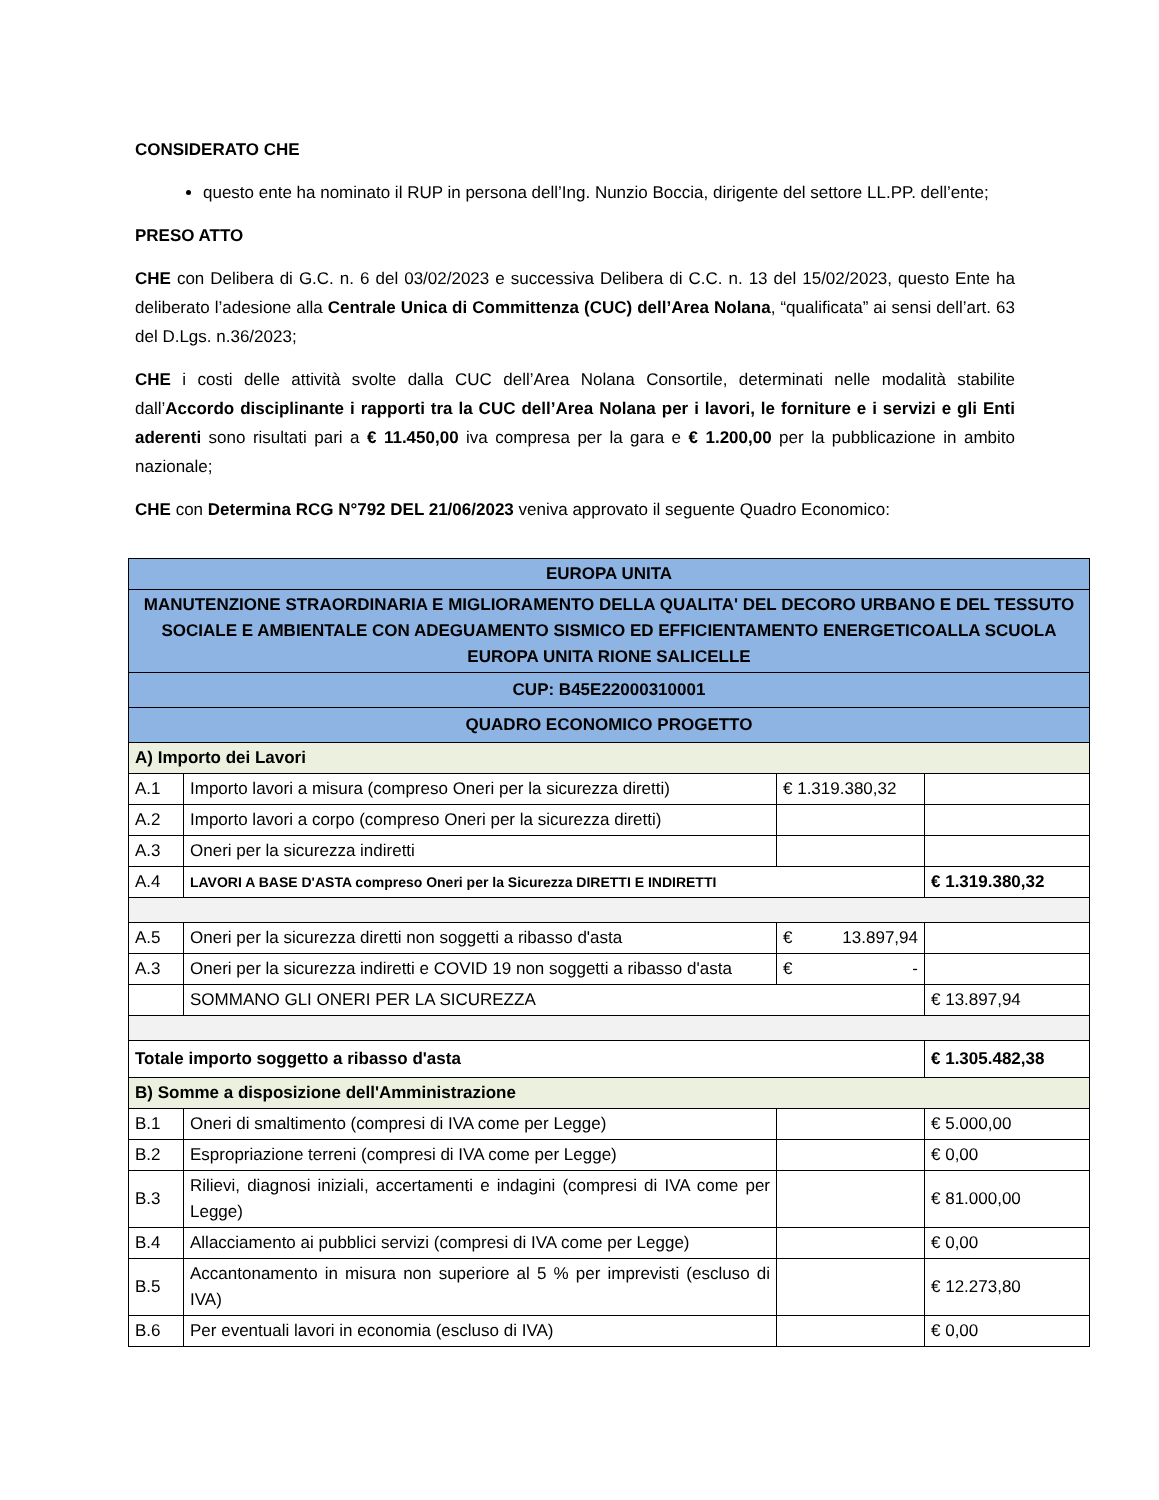CONSIDERATO CHE
questo ente ha nominato il RUP in persona dell’Ing. Nunzio Boccia, dirigente del settore LL.PP. dell’ente;
PRESO ATTO
CHE con Delibera di G.C. n. 6 del 03/02/2023 e successiva Delibera di C.C. n. 13 del 15/02/2023, questo Ente ha deliberato l’adesione alla Centrale Unica di Committenza (CUC) dell’Area Nolana, “qualificata” ai sensi dell’art. 63 del D.Lgs. n.36/2023;
CHE i costi delle attività svolte dalla CUC dell’Area Nolana Consortile, determinati nelle modalità stabilite dall’Accordo disciplinante i rapporti tra la CUC dell’Area Nolana per i lavori, le forniture e i servizi e gli Enti aderenti sono risultati pari a € 11.450,00 iva compresa per la gara e € 1.200,00 per la pubblicazione in ambito nazionale;
CHE con Determina RCG N°792 DEL 21/06/2023 veniva approvato il seguente Quadro Economico:
| EUROPA UNITA | | | |
| --- | --- | --- | --- |
| MANUTENZIONE STRAORDINARIA E MIGLIORAMENTO DELLA QUALITA' DEL DECORO URBANO E DEL TESSUTO SOCIALE E AMBIENTALE CON ADEGUAMENTO SISMICO ED EFFICIENTAMENTO ENERGETICOALLA SCUOLA EUROPA UNITA RIONE SALICELLE | | | |
| CUP: B45E22000310001 | | | |
| QUADRO ECONOMICO PROGETTO | | | |
| A) Importo dei Lavori | | | |
| A.1 | Importo lavori a misura (compreso Oneri per la sicurezza diretti) | € 1.319.380,32 | |
| A.2 | Importo lavori a corpo (compreso Oneri per la sicurezza diretti) | | |
| A.3 | Oneri per la sicurezza indiretti | | |
| A.4 | LAVORI A BASE D'ASTA compreso Oneri per la Sicurezza DIRETTI E INDIRETTI | | € 1.319.380,32 |
| A.5 | Oneri per la sicurezza diretti non soggetti a ribasso d'asta | € 13.897,94 | |
| A.3 | Oneri per la sicurezza indiretti e COVID 19 non soggetti a ribasso d'asta | € - | |
| | SOMMANO GLI ONERI PER LA SICUREZZA | | € 13.897,94 |
| Totale importo soggetto a ribasso d'asta | | | € 1.305.482,38 |
| B) Somme a disposizione dell'Amministrazione | | | |
| B.1 | Oneri di smaltimento (compresi di IVA come per Legge) | | € 5.000,00 |
| B.2 | Espropriazione terreni (compresi di IVA come per Legge) | | € 0,00 |
| B.3 | Rilievi, diagnosi iniziali, accertamenti e indagini (compresi di IVA come per Legge) | | € 81.000,00 |
| B.4 | Allacciamento ai pubblici servizi (compresi di IVA come per Legge) | | € 0,00 |
| B.5 | Accantonamento in misura non superiore al 5 % per imprevisti (escluso di IVA) | | € 12.273,80 |
| B.6 | Per eventuali lavori in economia (escluso di IVA) | | € 0,00 |